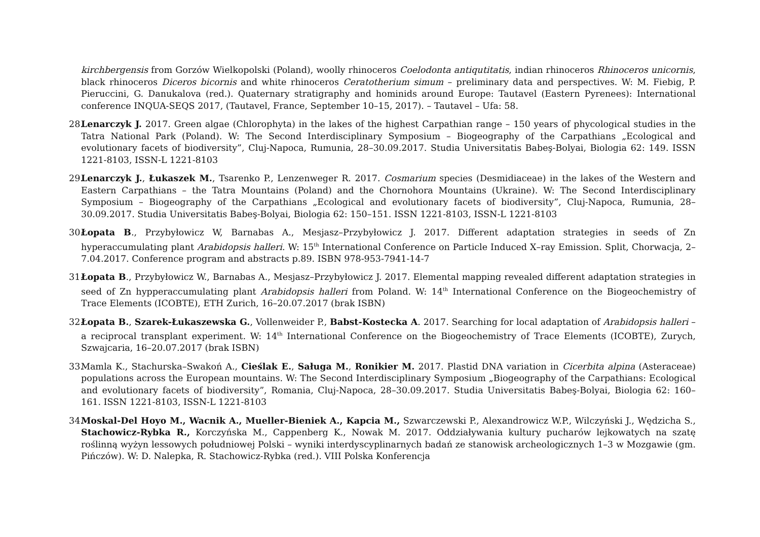kirchbergensis from Gorzów Wielkopolski (Poland), woolly rhinoceros Coelodonta antiqutitatis, indian rhinoceros Rhinoceros unicornis, black rhinoceros Diceros bicornis and white rhinoceros Ceratotherium simum – preliminary data and perspectives. W: M. Fiebig, P. Pieruccini, G. Danukalova (red.). Quaternary stratigraphy and hominids around Europe: Tautavel (Eastern Pyrenees): International conference INQUA-SEQS 2017, (Tautavel, France, September 10–15, 2017). – Tautavel – Ufa: 58.
28.
Lenarczyk J. 2017. Green algae (Chlorophyta) in the lakes of the highest Carpathian range – 150 years of phycological studies in the Tatra National Park (Poland). W: The Second Interdisciplinary Symposium – Biogeography of the Carpathians „Ecological and evolutionary facets of biodiversity”, Cluj-Napoca, Rumunia, 28–30.09.2017. Studia Universitatis Babeş-Bolyai, Biologia 62: 149. ISSN 1221-8103, ISSN-L 1221-8103
29.
Lenarczyk J., Łukaszek M., Tsarenko P., Lenzenweger R. 2017. Cosmarium species (Desmidiaceae) in the lakes of the Western and Eastern Carpathians – the Tatra Mountains (Poland) and the Chornohora Mountains (Ukraine). W: The Second Interdisciplinary Symposium – Biogeography of the Carpathians „Ecological and evolutionary facets of biodiversity”, Cluj-Napoca, Rumunia, 28–30.09.2017. Studia Universitatis Babeş-Bolyai, Biologia 62: 150–151. ISSN 1221-8103, ISSN-L 1221-8103
30.
Łopata B., Przybyłowicz W, Barnabas A., Mesjasz–Przybyłowicz J. 2017. Different adaptation strategies in seeds of Zn hyperaccumulating plant Arabidopsis halleri. W: 15<sup>th</sup> International Conference on Particle Induced X–ray Emission. Split, Chorwacja, 2–7.04.2017. Conference program and abstracts p.89. ISBN 978-953-7941-14-7
31.
Łopata B., Przybyłowicz W., Barnabas A., Mesjasz–Przybyłowicz J. 2017. Elemental mapping revealed different adaptation strategies in seed of Zn hypperaccumulating plant Arabidopsis halleri from Poland. W: 14<sup>th</sup> International Conference on the Biogeochemistry of Trace Elements (ICOBTE), ETH Zurich, 16–20.07.2017 (brak ISBN)
32.
Łopata B., Szarek-Łukaszewska G., Vollenweider P., Babst-Kostecka A. 2017. Searching for local adaptation of Arabidopsis halleri – a reciprocal transplant experiment. W: 14<sup>th</sup> International Conference on the Biogeochemistry of Trace Elements (ICOBTE), Zurych, Szwajcaria, 16–20.07.2017 (brak ISBN)
33.
Mamla K., Stachurska–Swakoń A., Cieślak E., Saługa M., Ronikier M. 2017. Plastid DNA variation in Cicerbita alpina (Asteraceae) populations across the European mountains. W: The Second Interdisciplinary Symposium „Biogeography of the Carpathians: Ecological and evolutionary facets of biodiversity”, Romania, Cluj-Napoca, 28–30.09.2017. Studia Universitatis Babeş-Bolyai, Biologia 62: 160–161. ISSN 1221-8103, ISSN-L 1221-8103
34.
Moskal-Del Hoyo M., Wacnik A., Mueller-Bieniek A., Kapcia M., Szwarczewski P., Alexandrowicz W.P., Wilczyński J., Wędzicha S., Stachowicz-Rybka R., Korczyńska M., Cappenberg K., Nowak M. 2017. Oddziaływania kultury pucharów lejkowatych na szatę roślinną wyżyn lessowych południowej Polski – wyniki interdyscyplinarnych badań ze stanowisk archeologicznych 1–3 w Mozgawie (gm. Pińczów). W: D. Nalepka, R. Stachowicz-Rybka (red.). VIII Polska Konferencja